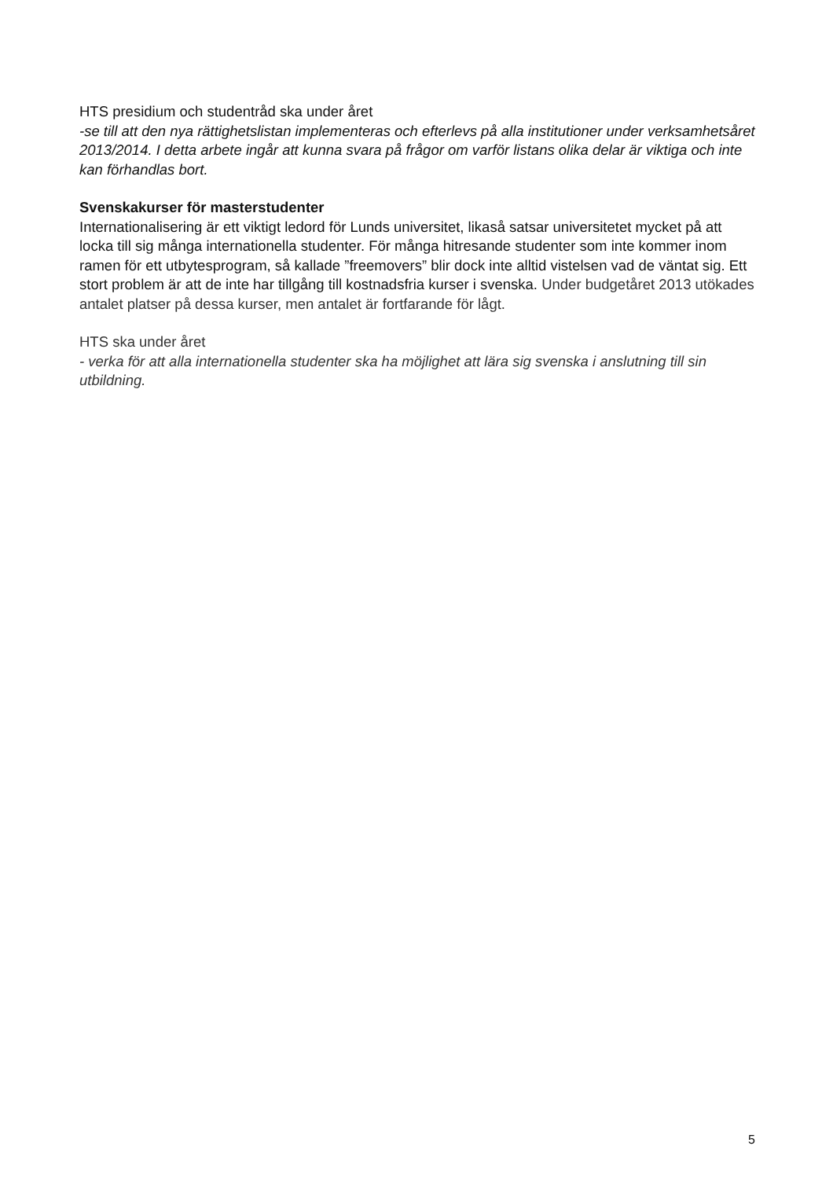HTS presidium och studentråd ska under året
-se till att den nya rättighetslistan implementeras och efterlevs på alla institutioner under verksamhetsåret 2013/2014. I detta arbete ingår att kunna svara på frågor om varför listans olika delar är viktiga och inte kan förhandlas bort.
Svenskakurser för masterstudenter
Internationalisering är ett viktigt ledord för Lunds universitet, likaså satsar universitetet mycket på att locka till sig många internationella studenter. För många hitresande studenter som inte kommer inom ramen för ett utbytesprogram, så kallade ”freemovers” blir dock inte alltid vistelsen vad de väntat sig. Ett stort problem är att de inte har tillgång till kostnadsfria kurser i svenska. Under budgetåret 2013 utökades antalet platser på dessa kurser, men antalet är fortfarande för lågt.
HTS ska under året
- verka för att alla internationella studenter ska ha möjlighet att lära sig svenska i anslutning till sin utbildning.
5